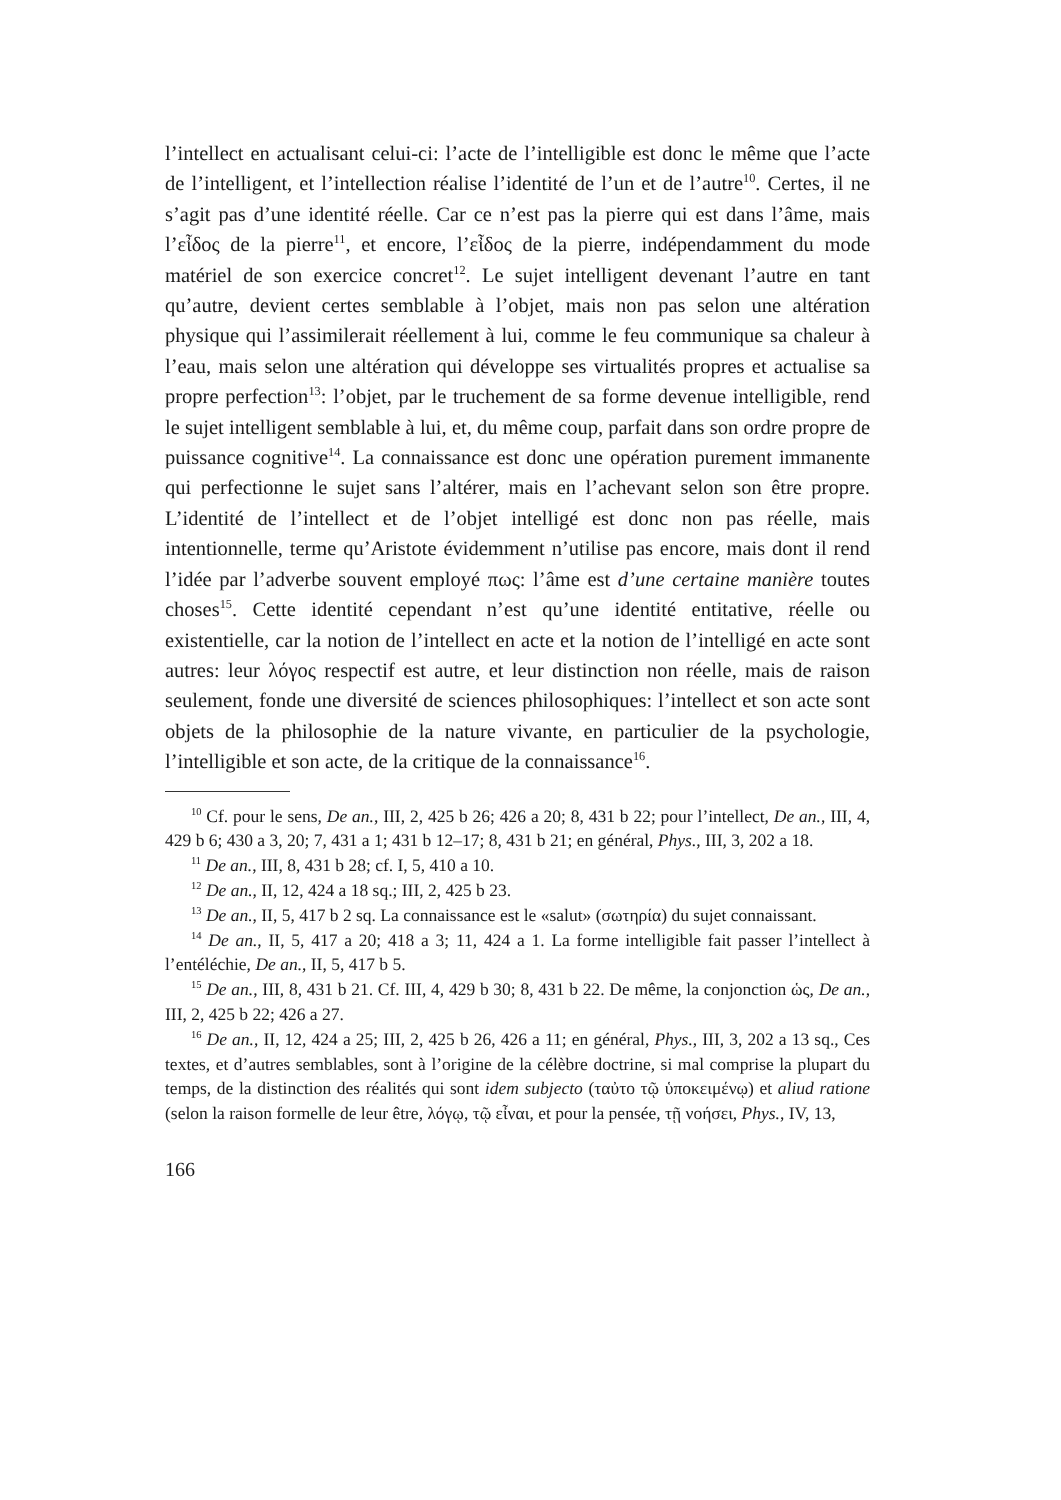l’intellect en actualisant celui-ci: l’acte de l’intelligible est donc le même que l’acte de l’intelligent, et l’intellection réalise l’identité de l’un et de l’autre<sup>10</sup>. Certes, il ne s’agit pas d’une identité réelle. Car ce n’est pas la pierre qui est dans l’âme, mais l’εἶδος de la pierre<sup>11</sup>, et encore, l’εἶδος de la pierre, indépendamment du mode matériel de son exercice concret<sup>12</sup>. Le sujet intelligent devenant l’autre en tant qu’autre, devient certes semblable à l’objet, mais non pas selon une altération physique qui l’assimilerait réellement à lui, comme le feu communique sa chaleur à l’eau, mais selon une altération qui développe ses virtualités propres et actualise sa propre perfection<sup>13</sup>: l’objet, par le truchement de sa forme devenue intelligible, rend le sujet intelligent semblable à lui, et, du même coup, parfait dans son ordre propre de puissance cognitive<sup>14</sup>. La connaissance est donc une opération purement immanente qui perfectionne le sujet sans l’altérer, mais en l’achevant selon son être propre. L’identité de l’intellect et de l’objet intelligé est donc non pas réelle, mais intentionnelle, terme qu’Aristote évidemment n’utilise pas encore, mais dont il rend l’idée par l’adverbe souvent employé πως: l’âme est d’une certaine manière toutes choses<sup>15</sup>. Cette identité cependant n’est qu’une identité entitative, réelle ou existentielle, car la notion de l’intellect en acte et la notion de l’intelligé en acte sont autres: leur λόγος respectif est autre, et leur distinction non réelle, mais de raison seulement, fonde une diversité de sciences philosophiques: l’intellect et son acte sont objets de la philosophie de la nature vivante, en particulier de la psychologie, l’intelligible et son acte, de la critique de la connaissance<sup>16</sup>.
<sup>10</sup> Cf. pour le sens, De an., III, 2, 425 b 26; 426 a 20; 8, 431 b 22; pour l’intellect, De an., III, 4, 429 b 6; 430 a 3, 20; 7, 431 a 1; 431 b 12–17; 8, 431 b 21; en général, Phys., III, 3, 202 a 18.
<sup>11</sup> De an., III, 8, 431 b 28; cf. I, 5, 410 a 10.
<sup>12</sup> De an., II, 12, 424 a 18 sq.; III, 2, 425 b 23.
<sup>13</sup> De an., II, 5, 417 b 2 sq. La connaissance est le «salut» (σωτηρία) du sujet connaissant.
<sup>14</sup> De an., II, 5, 417 a 20; 418 a 3; 11, 424 a 1. La forme intelligible fait passer l’intellect à l’entéléchie, De an., II, 5, 417 b 5.
<sup>15</sup> De an., III, 8, 431 b 21. Cf. III, 4, 429 b 30; 8, 431 b 22. De même, la conjonction ὡς, De an., III, 2, 425 b 22; 426 a 27.
<sup>16</sup> De an., II, 12, 424 a 25; III, 2, 425 b 26, 426 a 11; en général, Phys., III, 3, 202 a 13 sq., Ces textes, et d’autres semblables, sont à l’origine de la célèbre doctrine, si mal comprise la plupart du temps, de la distinction des réalités qui sont idem subjecto (ταὐτο τῷ ὑποκειμένῳ) et aliud ratione (selon la raison formelle de leur être, λόγῳ, τῷ εἶναι, et pour la pensée, τῇ νοήσει, Phys., IV, 13,
166